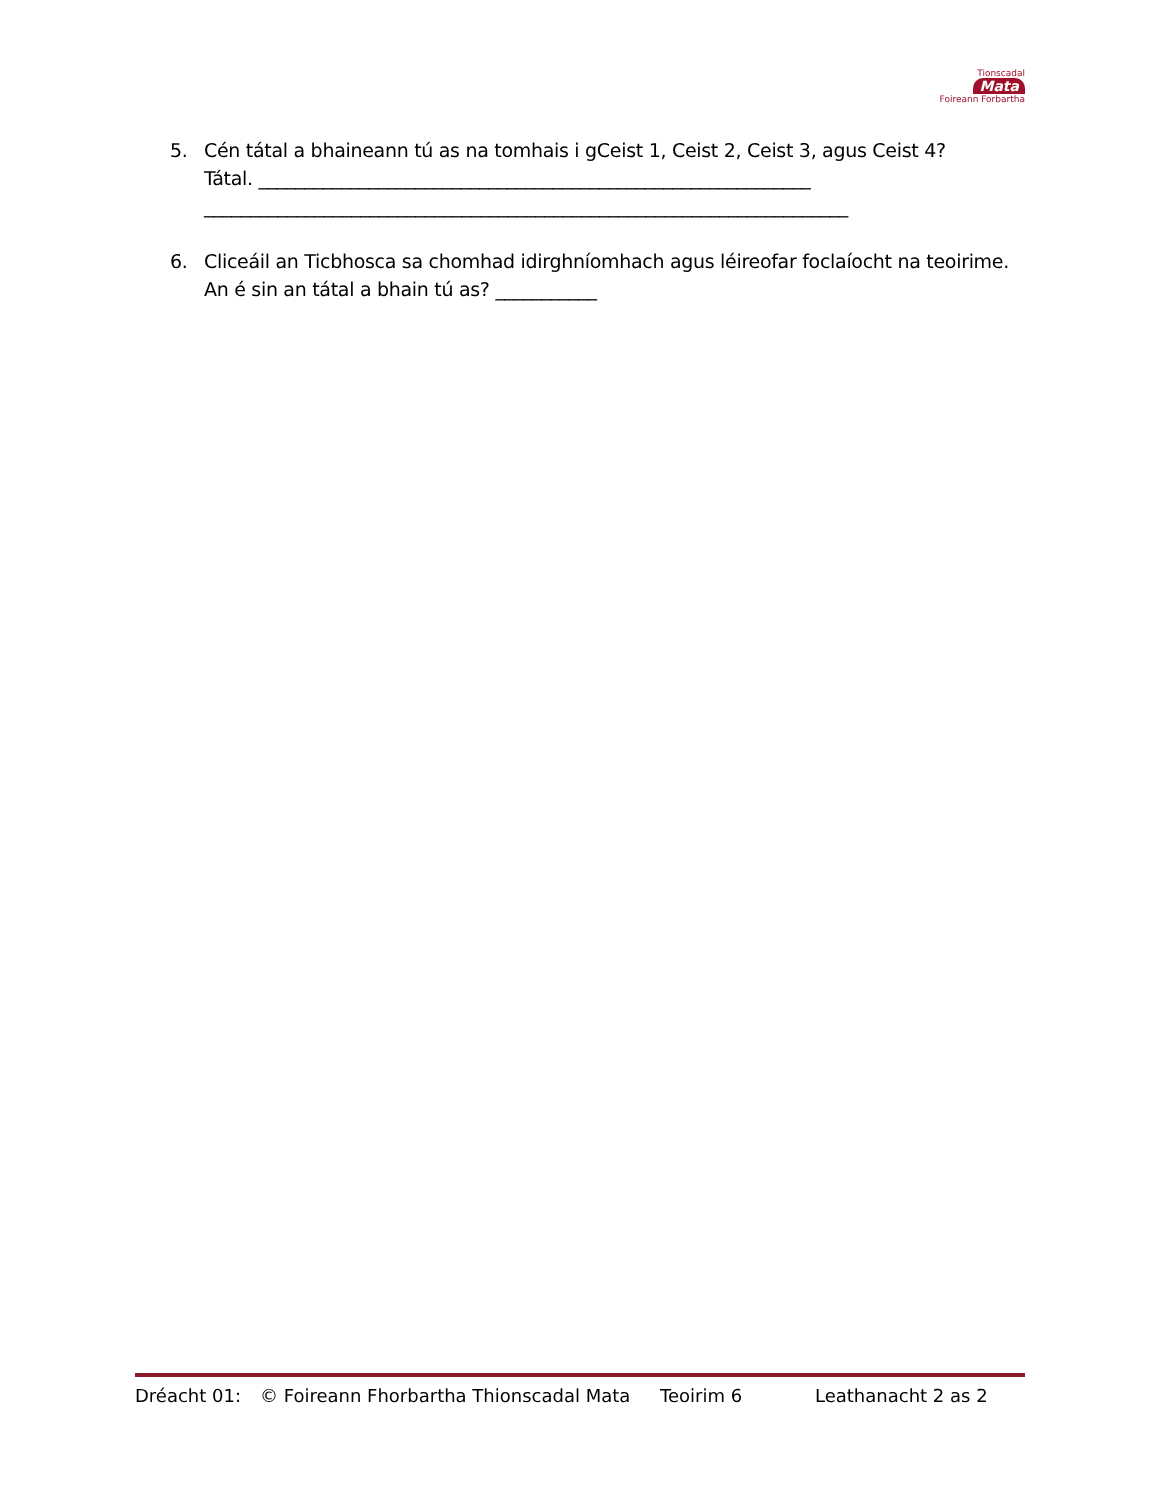Tionscadal
Mata
Foireann Forbartha
5. Cén tátal a bhaineann tú as na tomhais i gCeist 1, Ceist 2, Ceist 3, agus Ceist 4?
Tátal. ____________________________________________________________
______________________________________________________________________
6. Cliceáil an Ticbhosca sa chomhad idirghníomhach agus léireofar foclaíocht na teoirime.
An é sin an tátal a bhain tú as? ___________
Dréacht 01: © Foireann Fhorbartha Thionscadal Mata Teoirim 6 Leathanacht 2 as 2